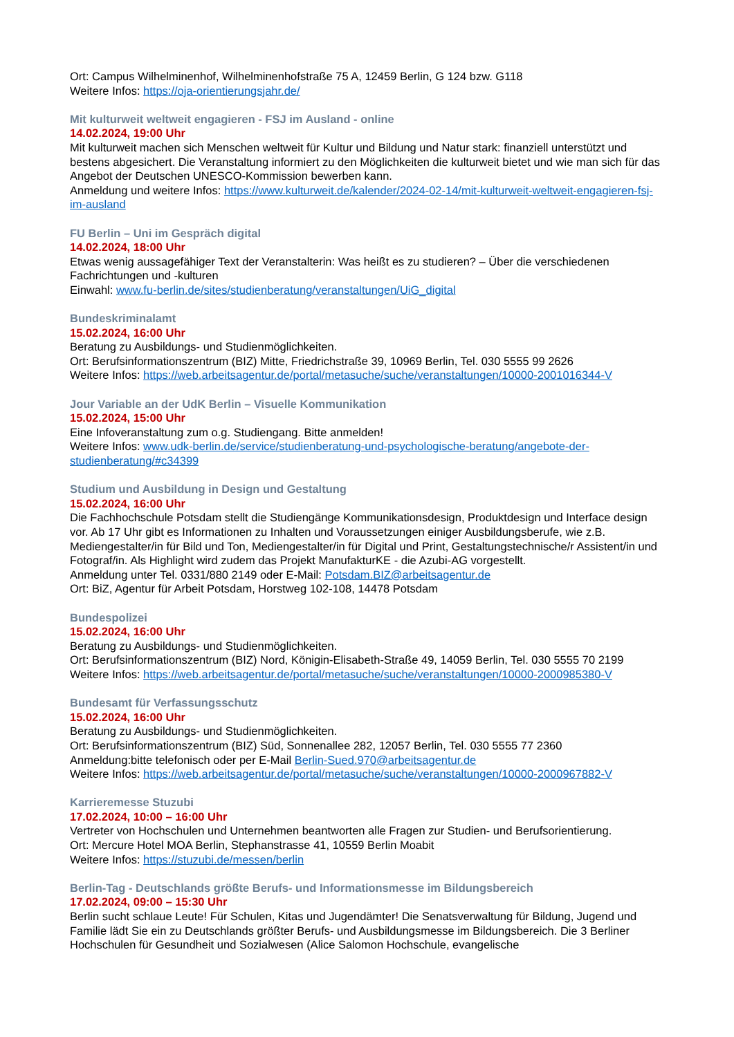Ort: Campus Wilhelminenhof, Wilhelminenhofstraße 75 A, 12459 Berlin, G 124 bzw. G118
Weitere Infos: https://oja-orientierungsjahr.de/
Mit kulturweit weltweit engagieren - FSJ im Ausland - online
14.02.2024, 19:00 Uhr
Mit kulturweit machen sich Menschen weltweit für Kultur und Bildung und Natur stark: finanziell unterstützt und bestens abgesichert. Die Veranstaltung informiert zu den Möglichkeiten die kulturweit bietet und wie man sich für das Angebot der Deutschen UNESCO-Kommission bewerben kann.
Anmeldung und weitere Infos: https://www.kulturweit.de/kalender/2024-02-14/mit-kulturweit-weltweit-engagieren-fsj-im-ausland
FU Berlin – Uni im Gespräch digital
14.02.2024, 18:00 Uhr
Etwas wenig aussagefähiger Text der Veranstalterin: Was heißt es zu studieren? – Über die verschiedenen Fachrichtungen und -kulturen
Einwahl: www.fu-berlin.de/sites/studienberatung/veranstaltungen/UiG_digital
Bundeskriminalamt
15.02.2024, 16:00 Uhr
Beratung zu Ausbildungs- und Studienmöglichkeiten.
Ort: Berufsinformationszentrum (BIZ) Mitte, Friedrichstraße 39, 10969 Berlin, Tel. 030 5555 99 2626
Weitere Infos: https://web.arbeitsagentur.de/portal/metasuche/suche/veranstaltungen/10000-2001016344-V
Jour Variable an der UdK Berlin – Visuelle Kommunikation
15.02.2024, 15:00 Uhr
Eine Infoveranstaltung zum o.g. Studiengang. Bitte anmelden!
Weitere Infos: www.udk-berlin.de/service/studienberatung-und-psychologische-beratung/angebote-der-studienberatung/#c34399
Studium und Ausbildung in Design und Gestaltung
15.02.2024, 16:00 Uhr
Die Fachhochschule Potsdam stellt die Studiengänge Kommunikationsdesign, Produktdesign und Interface design vor. Ab 17 Uhr gibt es Informationen zu Inhalten und Voraussetzungen einiger Ausbildungsberufe, wie z.B. Mediengestalter/in für Bild und Ton, Mediengestalter/in für Digital und Print, Gestaltungstechnische/r Assistent/in und Fotograf/in. Als Highlight wird zudem das Projekt ManufakturKE - die Azubi-AG vorgestellt.
Anmeldung unter Tel. 0331/880 2149 oder E-Mail: Potsdam.BIZ@arbeitsagentur.de
Ort: BiZ, Agentur für Arbeit Potsdam, Horstweg 102-108, 14478 Potsdam
Bundespolizei
15.02.2024, 16:00 Uhr
Beratung zu Ausbildungs- und Studienmöglichkeiten.
Ort: Berufsinformationszentrum (BIZ) Nord, Königin-Elisabeth-Straße 49, 14059 Berlin, Tel. 030 5555 70 2199
Weitere Infos: https://web.arbeitsagentur.de/portal/metasuche/suche/veranstaltungen/10000-2000985380-V
Bundesamt für Verfassungsschutz
15.02.2024, 16:00 Uhr
Beratung zu Ausbildungs- und Studienmöglichkeiten.
Ort: Berufsinformationszentrum (BIZ) Süd, Sonnenallee 282, 12057 Berlin, Tel. 030 5555 77 2360
Anmeldung:bitte telefonisch oder per E-Mail Berlin-Sued.970@arbeitsagentur.de
Weitere Infos: https://web.arbeitsagentur.de/portal/metasuche/suche/veranstaltungen/10000-2000967882-V
Karrieremesse Stuzubi
17.02.2024, 10:00 – 16:00 Uhr
Vertreter von Hochschulen und Unternehmen beantworten alle Fragen zur Studien- und Berufsorientierung.
Ort: Mercure Hotel MOA Berlin, Stephanstrasse 41, 10559 Berlin Moabit
Weitere Infos: https://stuzubi.de/messen/berlin
Berlin-Tag - Deutschlands größte Berufs- und Informationsmesse im Bildungsbereich
17.02.2024, 09:00 – 15:30 Uhr
Berlin sucht schlaue Leute! Für Schulen, Kitas und Jugendämter! Die Senatsverwaltung für Bildung, Jugend und Familie lädt Sie ein zu Deutschlands größter Berufs- und Ausbildungsmesse im Bildungsbereich. Die 3 Berliner Hochschulen für Gesundheit und Sozialwesen (Alice Salomon Hochschule, evangelische